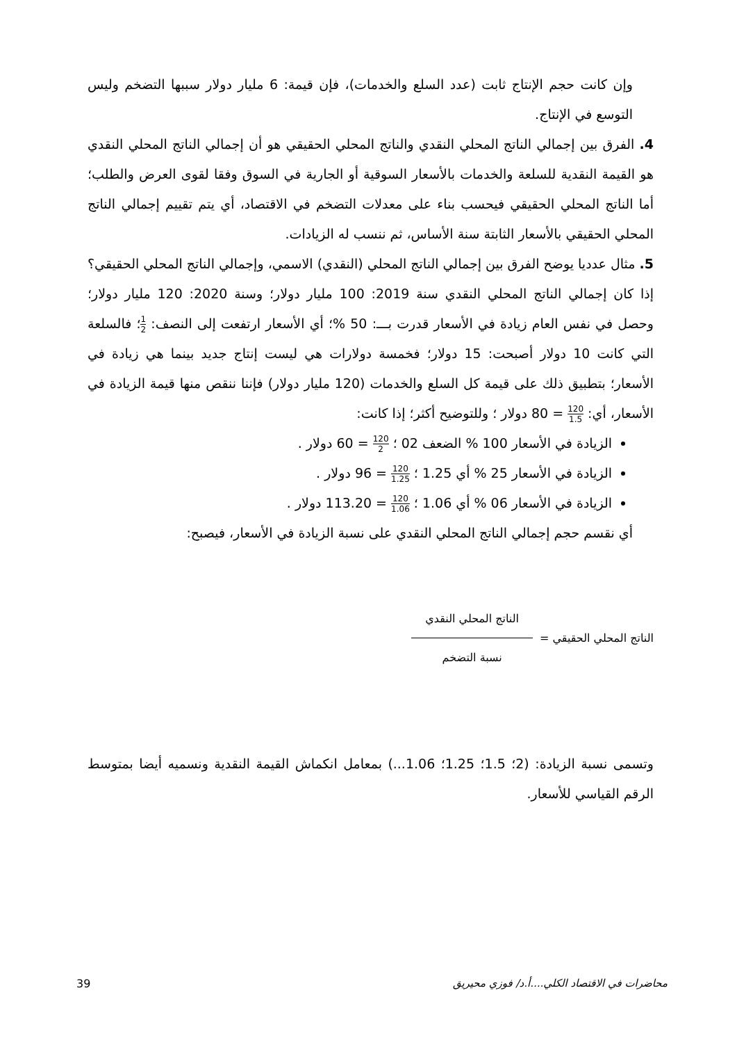وإن كانت حجم الإنتاج ثابت (عدد السلع والخدمات)، فإن قيمة: 6 مليار دولار سببها التضخم وليس التوسع في الإنتاج.
4. الفرق بين إجمالي الناتج المحلي النقدي والناتج المحلي الحقيقي هو أن إجمالي الناتج المحلي النقدي هو القيمة النقدية للسلعة والخدمات بالأسعار السوقية أو الجارية في السوق وفقا لقوى العرض والطلب؛ أما الناتج المحلي الحقيقي فيحسب بناء على معدلات التضخم في الاقتصاد، أي يتم تقييم إجمالي الناتج المحلي الحقيقي بالأسعار الثابتة سنة الأساس، ثم ننسب له الزيادات.
5. مثال عدديا يوضح الفرق بين إجمالي الناتج المحلي (النقدي) الاسمي، وإجمالي الناتج المحلي الحقيقي؟ إذا كان إجمالي الناتج المحلي النقدي سنة 2019: 100 مليار دولار؛ وسنة 2020: 120 مليار دولار؛ وحصل في نفس العام زيادة في الأسعار قدرت بـــ: 50 %؛ أي الأسعار ارتفعت إلى النصف: 1 2؛ فالسلعة التي كانت 10 دولار أصبحت: 15 دولار؛ فخمسة دولارات هي ليست إنتاج جديد بينما هي زيادة في الأسعار؛ بتطبيق ذلك على قيمة كل السلع والخدمات (120 مليار دولار) فإننا ننقص منها قيمة الزيادة في الأسعار، أي: 120 1.5 = 80 دولار ؛ وللتوضيح أكثر؛ إذا كانت:
الزيادة في الأسعار 100 % الضعف 02 ؛ 120 2 = 60 دولار .
الزيادة في الأسعار 25 % أي 1.25 ؛ 120 1.25 = 96 دولار .
الزيادة في الأسعار 06 % أي 1.06 ؛ 120 1.06 = 113.20 دولار .
أي نقسم حجم إجمالي الناتج المحلي النقدي على نسبة الزيادة في الأسعار، فيصبح:
الناتج المحلي الحقيقي =
الناتج المحلي النقدي
نسبة التضخم
وتسمى نسبة الزيادة: (2؛ 1.5؛ 1.25؛ 1.06...) بمعامل انكماش القيمة النقدية ونسميه أيضا بمتوسط الرقم القياسي للأسعار.
محاضرات في الاقتصاد الكلي....أ.د/ فوزي محيريق 39